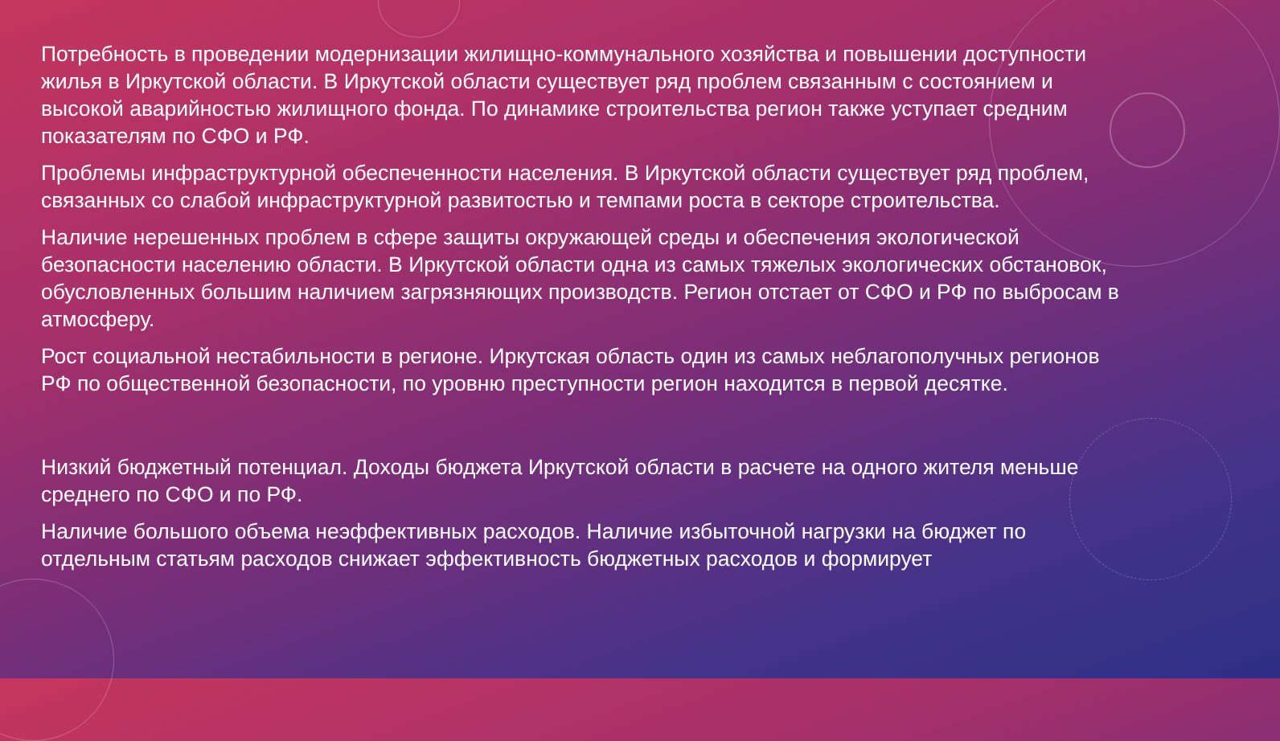Потребность в проведении модернизации жилищно-коммунального хозяйства и повышении доступности жилья в Иркутской области. В Иркутской области существует ряд проблем связанным с состоянием и высокой аварийностью жилищного фонда. По динамике строительства регион также уступает средним показателям по СФО и РФ.
Проблемы инфраструктурной обеспеченности населения. В Иркутской области существует ряд проблем, связанных со слабой инфраструктурной развитостью и темпами роста в секторе строительства.
Наличие нерешенных проблем в сфере защиты окружающей среды и обеспечения экологической безопасности населению области. В Иркутской области одна из самых тяжелых экологических обстановок, обусловленных большим наличием загрязняющих производств. Регион отстает от СФО и РФ по выбросам в атмосферу.
Рост социальной нестабильности в регионе. Иркутская область один из самых неблагополучных регионов РФ по общественной безопасности, по уровню преступности регион находится в первой десятке.
Низкий бюджетный потенциал. Доходы бюджета Иркутской области в расчете на одного жителя меньше среднего по СФО и по РФ.
Наличие большого объема неэффективных расходов. Наличие избыточной нагрузки на бюджет по отдельным статьям расходов снижает эффективность бюджетных расходов и формирует